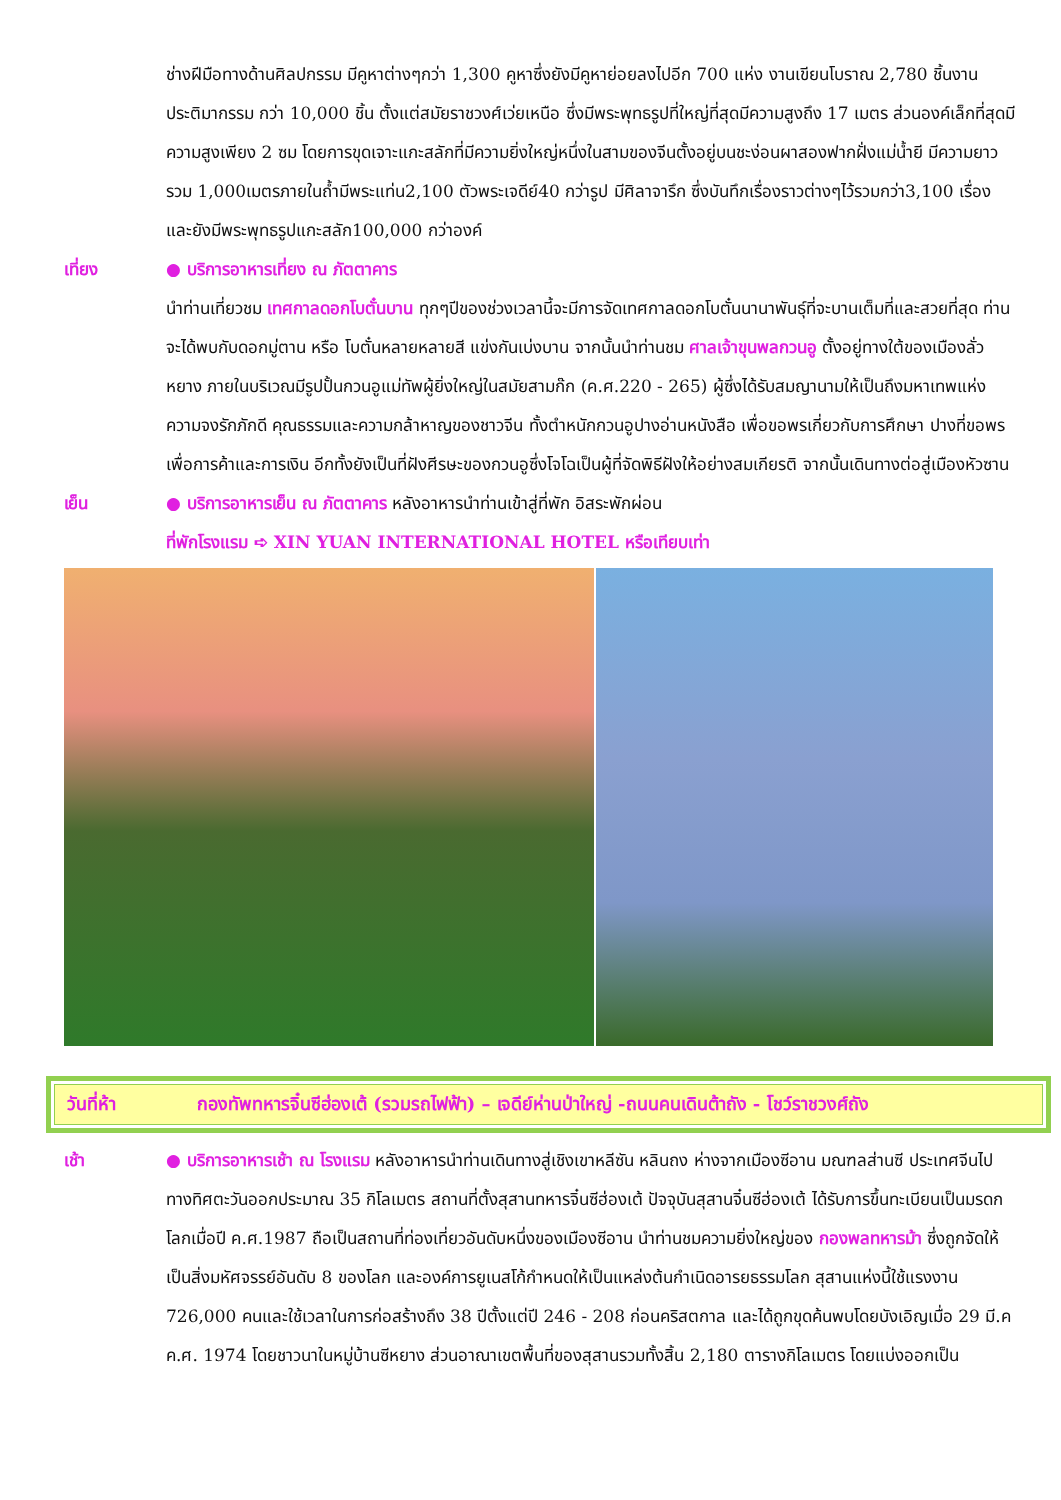ช่างฝีมือทางด้านศิลปกรรม มีคูหาต่างๆกว่า 1,300 คูหาซึ่งยังมีคูหาย่อยลงไปอีก 700 แห่ง งานเขียนโบราณ 2,780 ชิ้นงานประติมากรรม กว่า 10,000 ชิ้น ตั้งแต่สมัยราชวงศ์เว่ยเหนือ ซึ่งมีพระพุทธรูปที่ใหญ่ที่สุดมีความสูงถึง 17 เมตร ส่วนองค์เล็กที่สุดมีความสูงเพียง 2 ซม โดยการขุดเจาะแกะสลักที่มีความยิ่งใหญ่หนึ่งในสามของจีนตั้งอยู่บนชะง่อนผาสองฟากฝั่งแม่น้ำยี มีความยาวรวม 1,000เมตรภายในถ้ำมีพระแท่น2,100 ตัวพระเจดีย์40 กว่ารูป มีศิลาจารึก ซึ่งบันทึกเรื่องราวต่างๆไว้รวมกว่า3,100 เรื่องและยังมีพระพุทธรูปแกะสลัก100,000 กว่าองค์
เที่ยง ● บริการอาหารเที่ยง ณ ภัตตาคาร
นำท่านเที่ยวชม เทศกาลดอกโบตั๋นบาน ทุกๆปีของช่วงเวลานี้จะมีการจัดเทศกาลดอกโบตั๋นนานาพันธุ์ที่จะบานเต็มที่และสวยที่สุด ท่านจะได้พบกับดอกมู่ตาน หรือ โบตั๋นหลายหลายสี แข่งกันเบ่งบาน จากนั้นนำท่านชม ศาลเจ้าขุนพลกวนอู ตั้งอยู่ทางใต้ของเมืองลั่วหยาง ภายในบริเวณมีรูปปั้นกวนอูแม่ทัพผู้ยิ่งใหญ่ในสมัยสามก๊ก (ค.ศ.220 - 265) ผู้ซึ่งได้รับสมญานามให้เป็นถึงมหาเทพแห่งความจงรักภักดี คุณธรรมและความกล้าหาญของชาวจีน ทั้งตำหนักกวนอูปางอ่านหนังสือ เพื่อขอพรเกี่ยวกับการศึกษา ปางที่ขอพรเพื่อการค้าและการเงิน อีกทั้งยังเป็นที่ฝังศีรษะของกวนอูซึ่งโจโฉเป็นผู้ที่จัดพิธีฝังให้อย่างสมเกียรติ จากนั้นเดินทางต่อสู่เมืองหัวซาน
เย็น ● บริการอาหารเย็น ณ ภัตตาคาร หลังอาหารนำท่านเข้าสู่ที่พัก อิสระพักผ่อน
ที่พักโรงแรม ➪ XIN YUAN INTERNATIONAL HOTEL หรือเทียบเท่า
วันที่ห้า กองทัพทหารจิ๋นซีฮ่องเต้ (รวมรถไฟฟ้า) – เจดีย์ห่านป่าใหญ่ -ถนนคนเดินต้าถัง - โชว์ราชวงศ์ถัง
เช้า ● บริการอาหารเช้า ณ โรงแรม หลังอาหารนำท่านเดินทางสู่เชิงเขาหลีซัน หลินถง ห่างจากเมืองซีอาน มณฑลส่านซี ประเทศจีนไปทางทิศตะวันออกประมาณ 35 กิโลเมตร สถานที่ตั้งสุสานทหารจิ๋นซีฮ่องเต้ ปัจจุบันสุสานจิ๋นซีฮ่องเต้ ได้รับการขึ้นทะเบียนเป็นมรดกโลกเมื่อปี ค.ศ.1987 ถือเป็นสถานที่ท่องเที่ยวอันดับหนึ่งของเมืองซีอาน นำท่านชมความยิ่งใหญ่ของ กองพลทหารม้า ซึ่งถูกจัดให้เป็นสิ่งมหัศจรรย์อันดับ 8 ของโลก และองค์การยูเนสโก้กำหนดให้เป็นแหล่งต้นกำเนิดอารยธรรมโลก สุสานแห่งนี้ใช้แรงงาน 726,000 คนและใช้เวลาในการก่อสร้างถึง 38 ปีตั้งแต่ปี 246 - 208 ก่อนคริสตกาล และได้ถูกขุดค้นพบโดยบังเอิญเมื่อ 29 มี.ค ค.ศ. 1974 โดยชาวนาในหมู่บ้านซีหยาง ส่วนอาณาเขตพื้นที่ของสุสานรวมทั้งสิ้น 2,180 ตารางกิโลเมตร โดยแบ่งออกเป็น